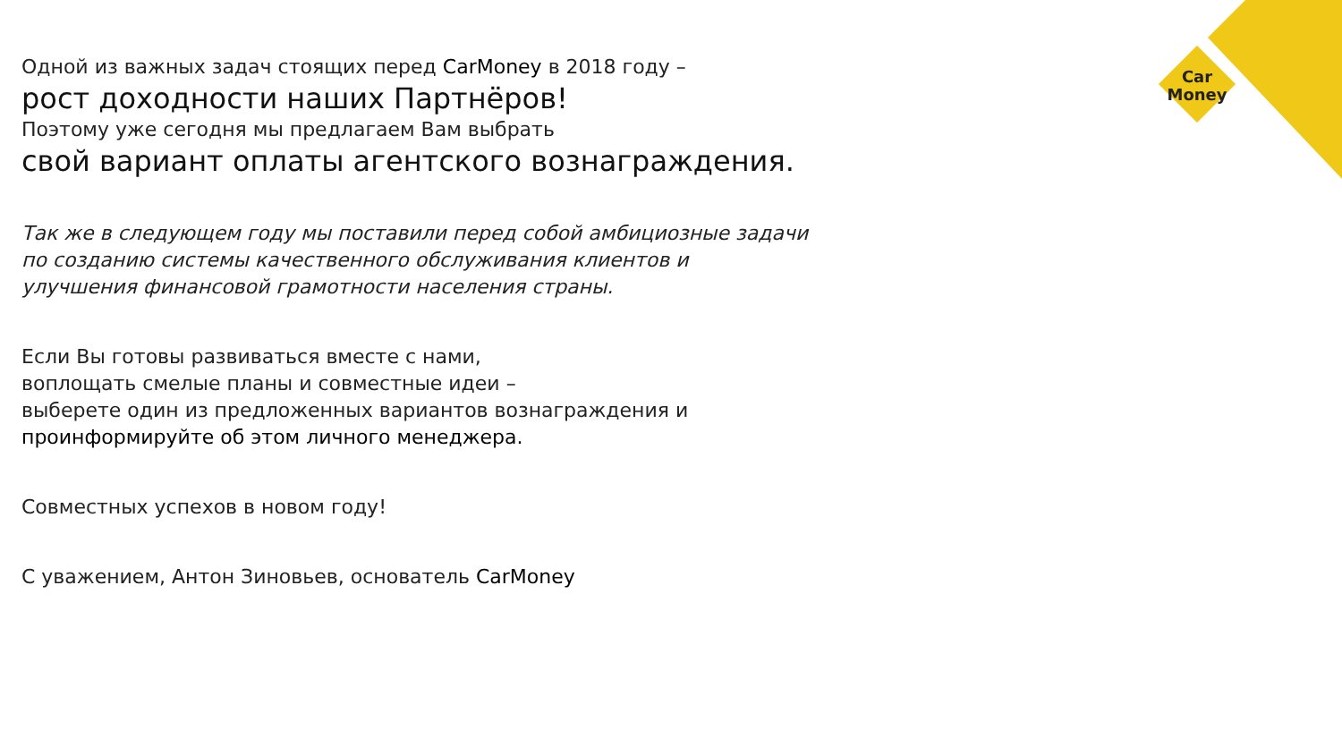Car
Money
Одной из важных задач стоящих перед CarMoney в 2018 году –
рост доходности наших Партнёров!
Поэтому уже сегодня мы предлагаем Вам выбрать
свой вариант оплаты агентского вознаграждения.
Так же в следующем году мы поставили перед собой амбициозные задачи
по созданию системы качественного обслуживания клиентов и
улучшения финансовой грамотности населения страны.
Если Вы готовы развиваться вместе с нами,
воплощать смелые планы и совместные идеи –
выберете один из предложенных вариантов вознаграждения и
проинформируйте об этом личного менеджера.
Совместных успехов в новом году!
С уважением, Антон Зиновьев, основатель CarMoney